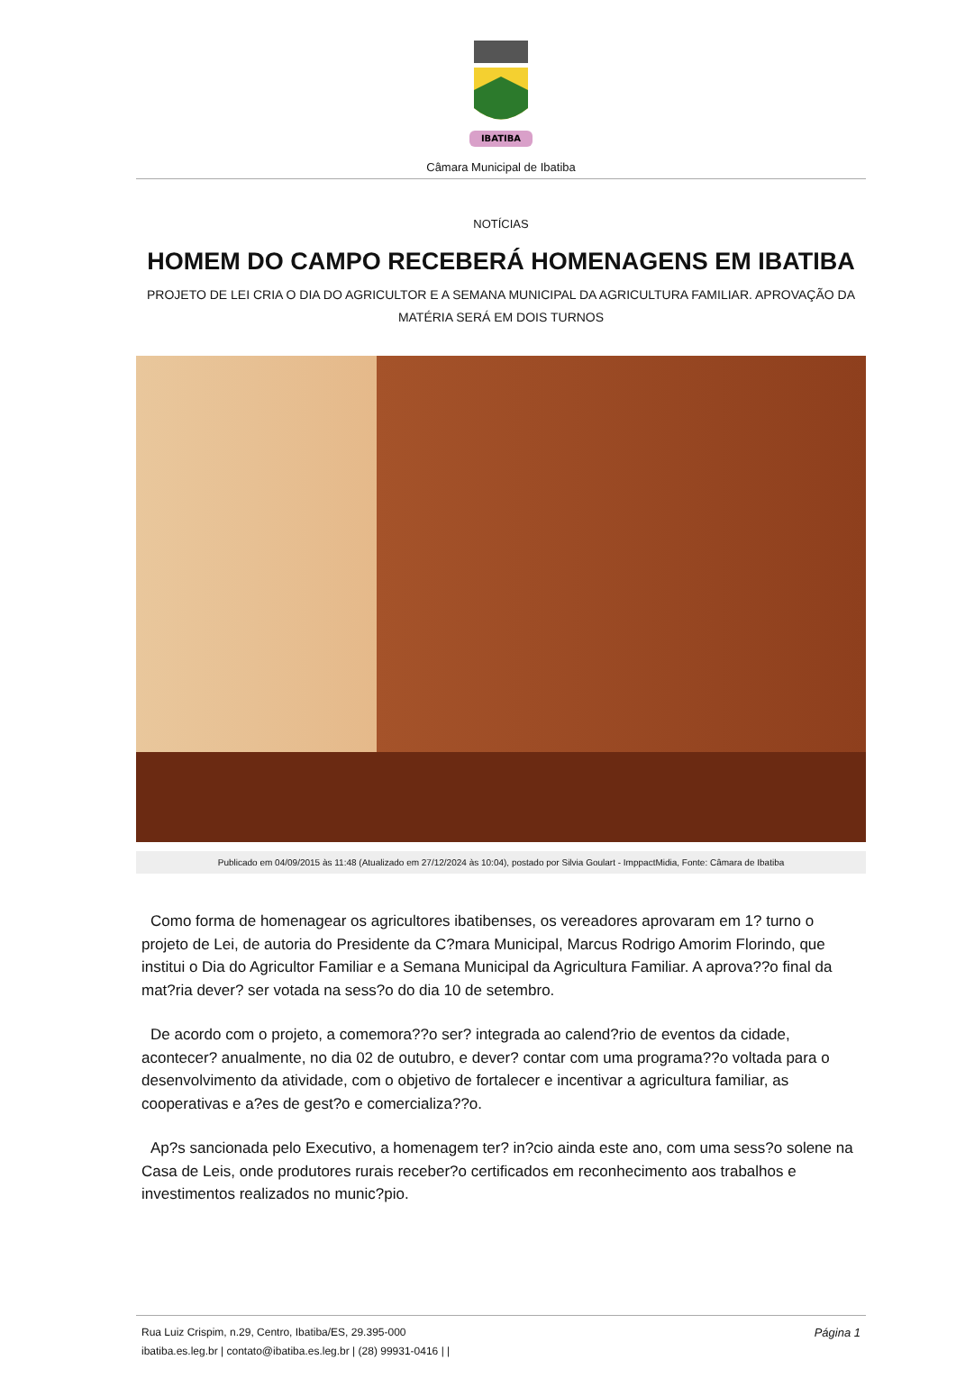IBATIBA
Câmara Municipal de Ibatiba
NOTÍCIAS
HOMEM DO CAMPO RECEBERÁ HOMENAGENS EM IBATIBA
PROJETO DE LEI CRIA O DIA DO AGRICULTOR E A SEMANA MUNICIPAL DA AGRICULTURA FAMILIAR. APROVAÇÃO DA MATÉRIA SERÁ EM DOIS TURNOS
Publicado em 04/09/2015 às 11:48 (Atualizado em 27/12/2024 às 10:04), postado por Silvia Goulart - ImppactMidia, Fonte: Câmara de Ibatiba
Como forma de homenagear os agricultores ibatibenses, os vereadores aprovaram em 1? turno o projeto de Lei, de autoria do Presidente da C?mara Municipal, Marcus Rodrigo Amorim Florindo, que institui o Dia do Agricultor Familiar e a Semana Municipal da Agricultura Familiar. A aprova??o final da mat?ria dever? ser votada na sess?o do dia 10 de setembro.
De acordo com o projeto, a comemora??o ser? integrada ao calend?rio de eventos da cidade, acontecer? anualmente, no dia 02 de outubro, e dever? contar com uma programa??o voltada para o desenvolvimento da atividade, com o objetivo de fortalecer e incentivar a agricultura familiar, as cooperativas e a?es de gest?o e comercializa??o.
Ap?s sancionada pelo Executivo, a homenagem ter? in?cio ainda este ano, com uma sess?o solene na Casa de Leis, onde produtores rurais receber?o certificados em reconhecimento aos trabalhos e investimentos realizados no munic?pio.
Página 1 Rua Luiz Crispim, n.29, Centro, Ibatiba/ES, 29.395-000
ibatiba.es.leg.br | contato@ibatiba.es.leg.br | (28) 99931-0416 | |